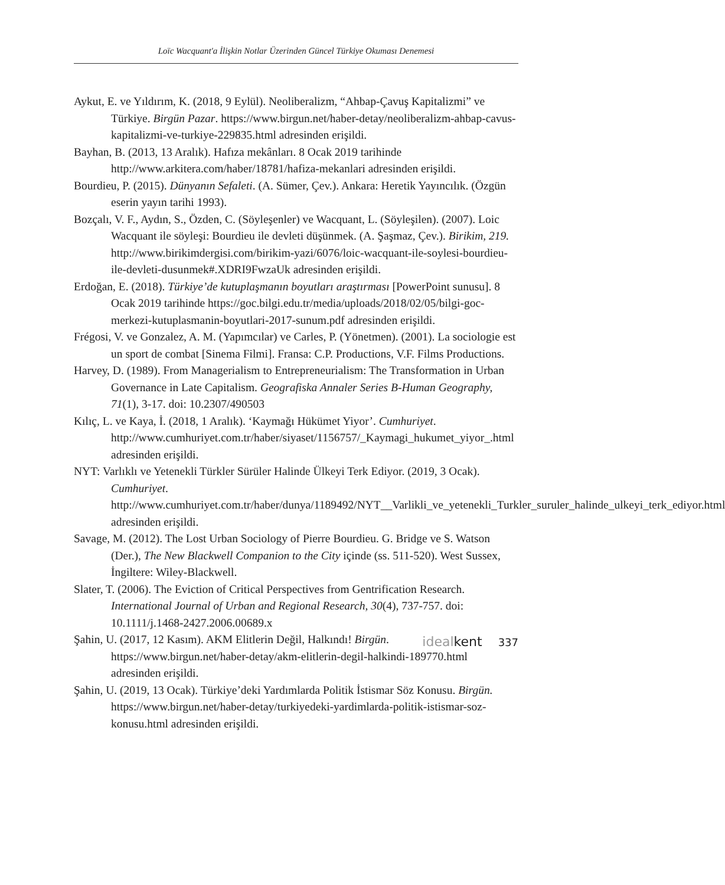Loïc Wacquant'a İlişkin Notlar Üzerinden Güncel Türkiye Okuması Denemesi
Aykut, E. ve Yıldırım, K. (2018, 9 Eylül). Neoliberalizm, “Ahbap-Çavuş Kapitalizmi” ve Türkiye. Birgün Pazar. https://www.birgun.net/haber-detay/neoliberalizm-ahbap-cavus-kapitalizmi-ve-turkiye-229835.html adresinden erişildi.
Bayhan, B. (2013, 13 Aralık). Hafıza mekânları. 8 Ocak 2019 tarihinde http://www.arkitera.com/haber/18781/hafiza-mekanlari adresinden erişildi.
Bourdieu, P. (2015). Dünyanın Sefaleti. (A. Sümer, Çev.). Ankara: Heretik Yayıncılık. (Özgün eserin yayın tarihi 1993).
Bozçalı, V. F., Aydın, S., Özden, C. (Söyleşenler) ve Wacquant, L. (Söyleşilen). (2007). Loic Wacquant ile söyleşi: Bourdieu ile devleti düşünmek. (A. Şaşmaz, Çev.). Birikim, 219. http://www.birikimdergisi.com/birikim-yazi/6076/loic-wacquant-ile-soylesi-bourdieu-ile-devleti-dusunmek#.XDRI9FwzaUk adresinden erişildi.
Erdoğan, E. (2018). Türkiye’de kutuplaşmanın boyutları araştırması [PowerPoint sunusu]. 8 Ocak 2019 tarihinde https://goc.bilgi.edu.tr/media/uploads/2018/02/05/bilgi-goc-merkezi-kutuplasmanin-boyutlari-2017-sunum.pdf adresinden erişildi.
Frégosi, V. ve Gonzalez, A. M. (Yapımcılar) ve Carles, P. (Yönetmen). (2001). La sociologie est un sport de combat [Sinema Filmi]. Fransa: C.P. Productions, V.F. Films Productions.
Harvey, D. (1989). From Managerialism to Entrepreneurialism: The Transformation in Urban Governance in Late Capitalism. Geografiska Annaler Series B-Human Geography, 71(1), 3-17. doi: 10.2307/490503
Kılıç, L. ve Kaya, İ. (2018, 1 Aralık). ‘Kaymağı Hükümet Yiyor’. Cumhuriyet. http://www.cumhuriyet.com.tr/haber/siyaset/1156757/_Kaymagi_hukumet_yiyor_.html adresinden erişildi.
NYT: Varlıklı ve Yetenekli Türkler Sürüler Halinde Ülkeyi Terk Ediyor. (2019, 3 Ocak). Cumhuriyet. http://www.cumhuriyet.com.tr/haber/dunya/1189492/NYT__Varlikli_ve_yetenekli_Turkler_suruler_halinde_ulkeyi_terk_ediyor.html adresinden erişildi.
Savage, M. (2012). The Lost Urban Sociology of Pierre Bourdieu. G. Bridge ve S. Watson (Der.), The New Blackwell Companion to the City içinde (ss. 511-520). West Sussex, İngiltere: Wiley-Blackwell.
Slater, T. (2006). The Eviction of Critical Perspectives from Gentrification Research. International Journal of Urban and Regional Research, 30(4), 737-757. doi: 10.1111/j.1468-2427.2006.00689.x
Şahin, U. (2017, 12 Kasım). AKM Elitlerin Değil, Halkındı! Birgün. https://www.birgun.net/haber-detay/akm-elitlerin-degil-halkindi-189770.html adresinden erişildi.
Şahin, U. (2019, 13 Ocak). Türkiye’deki Yardımlarda Politik İstismar Söz Konusu. Birgün. https://www.birgun.net/haber-detay/turkiyedeki-yardimlarda-politik-istismar-soz-konusu.html adresinden erişildi.
idealkent 337